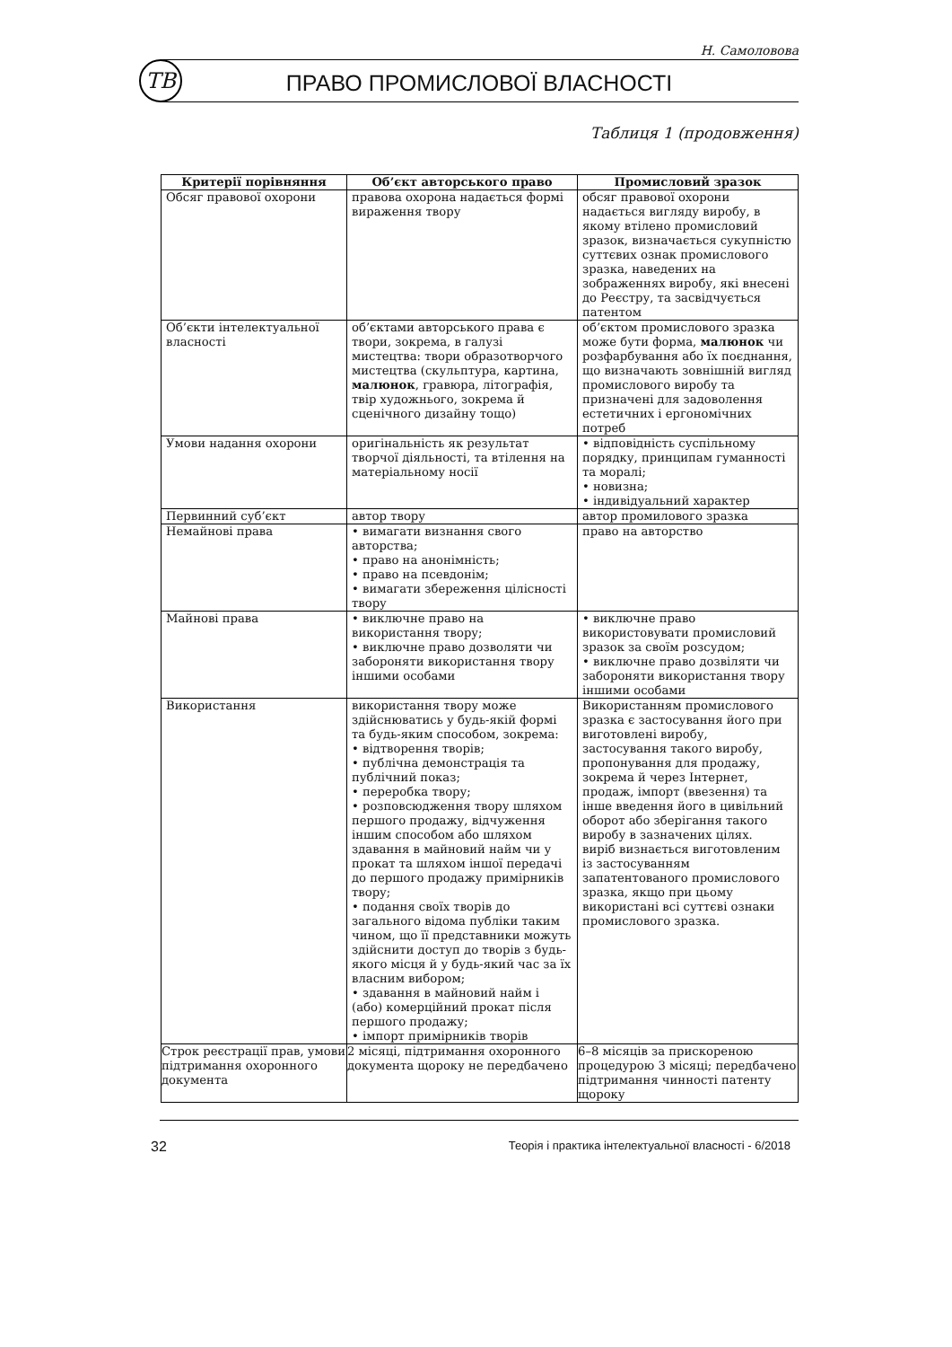Н. Самоловова
ТВ ПРАВО ПРОМИСЛОВОЇ ВЛАСНОСТІ
Таблиця 1 (продовження)
| Критерії порівняння | Об’єкт авторського право | Промисловий зразок |
| --- | --- | --- |
| Обсяг правової охорони | правова охорона надається формі вираження твору | обсяг правової охорони надається вигляду виробу, в якому втілено промисловий зразок, визначається сукупністю суттєвих ознак промислового зразка, наведених на зображеннях виробу, які внесені до Реєстру, та засвідчується патентом |
| Об’єкти інтелектуальної власності | об’єктами авторського права є твори, зокрема, в галузі мистецтва: твори образотворчого мистецтва (скульптура, картина, малюнок , гравюра, літографія, твір художнього, зокрема й сценічного дизайну тощо) | об’єктом промислового зразка може бути форма, малюнок чи розфарбування або їх поєднання, що визначають зовнішній вигляд промислового виробу та призначені для задоволення естетичних і ергономічних потреб |
| Умови надання охорони | оригінальність як результат творчої діяльності, та втілення на матеріальному носії | • відповідність суспільному порядку, принципам гуманності та моралі; • новизна; • індивідуальний характер |
| Первинний суб’єкт | автор твору | автор промилового зразка |
| Немайнові права | • вимагати визнання свого авторства; • право на анонімність; • право на псевдонім; • вимагати збереження цілісності твору | право на авторство |
| Майнові права | • виключне право на використання твору; • виключне право дозволяти чи забороняти використання твору іншими особами | • виключне право використовувати промисловий зразок за своїм розсудом; • виключне право дозвіляти чи забороняти використання твору іншими особами |
| Використання | використання твору може здійснюватись у будь-якій формі та будь-яким способом, зокрема: • відтворення творів; • публічна демонстрація та публічний показ; • переробка твору; • розповсюдження твору шляхом першого продажу, відчуження іншим способом або шляхом здавання в майновий найм чи у прокат та шляхом іншої передачі до першого продажу примірників твору; • подання своїх творів до загального відома публіки таким чином, що її представники можуть здійснити доступ до творів з будь-якого місця й у будь-який час за їх власним вибором; • здавання в майновий найм і (або) комерційний прокат після першого продажу; • імпорт примірників творів | Використанням промислового зразка є застосування його при виготовлені виробу, застосування такого виробу, пропонування для продажу, зокрема й через Інтернет, продаж, імпорт (ввезення) та інше введення його в цивільний оборот або зберігання такого виробу в зазначених цілях. виріб визнається виготовленим із застосуванням запатентованого промислового зразка, якщо при цьому використані всі суттєві ознаки промислового зразка. |
| Строк реєстрації прав, умови підтримання охоронного документа | 2 місяці, підтримання охоронного документа щороку не передбачено | 6–8 місяців за прискореною процедурою 3 місяці; передбачено підтримання чинності патенту щороку |
32
Теорія і практика інтелектуальної власності - 6/2018